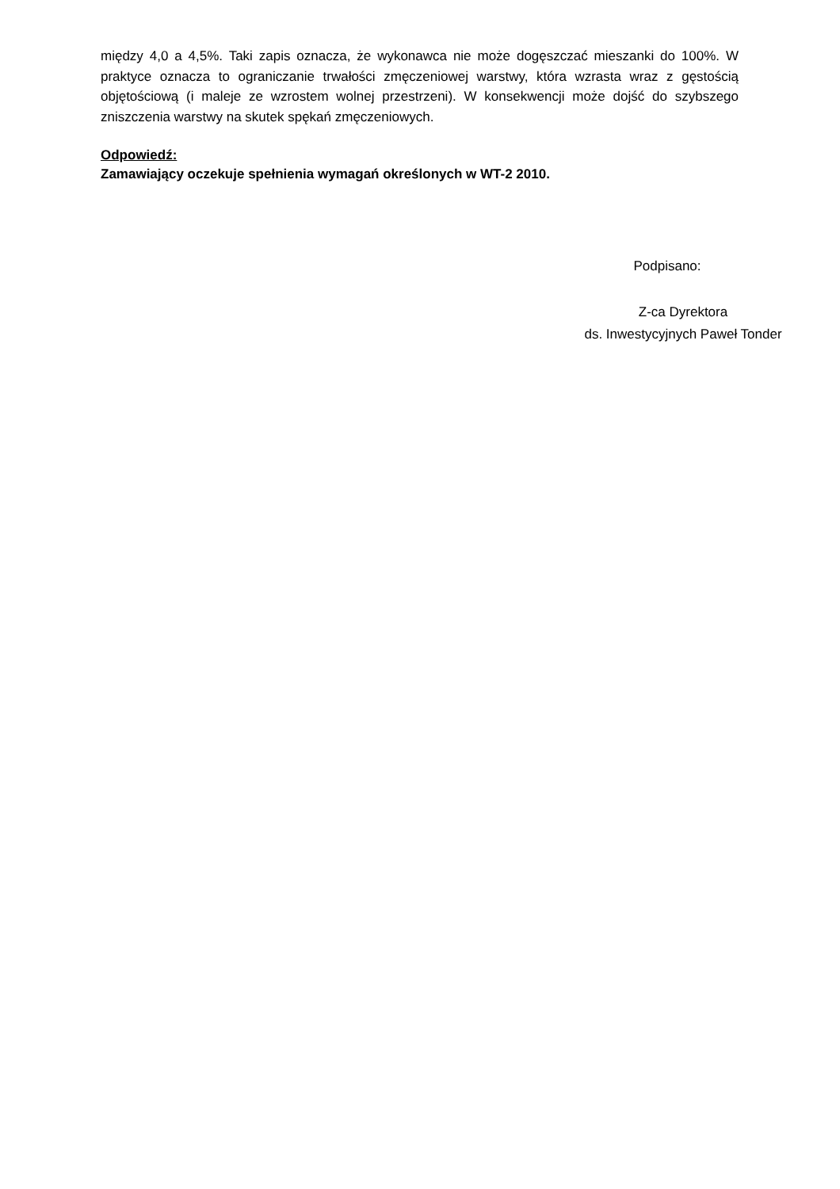między 4,0 a 4,5%. Taki zapis oznacza, że wykonawca nie może dogęszczać mieszanki do 100%. W praktyce oznacza to ograniczanie trwałości zmęczeniowej warstwy, która wzrasta wraz z gęstością objętościową (i maleje ze wzrostem wolnej przestrzeni). W konsekwencji może dojść do szybszego zniszczenia warstwy na skutek spękań zmęczeniowych.
Odpowiedź:
Zamawiający oczekuje spełnienia wymagań określonych w WT-2 2010.
Podpisano:
Z-ca Dyrektora
ds. Inwestycyjnych Paweł Tonder